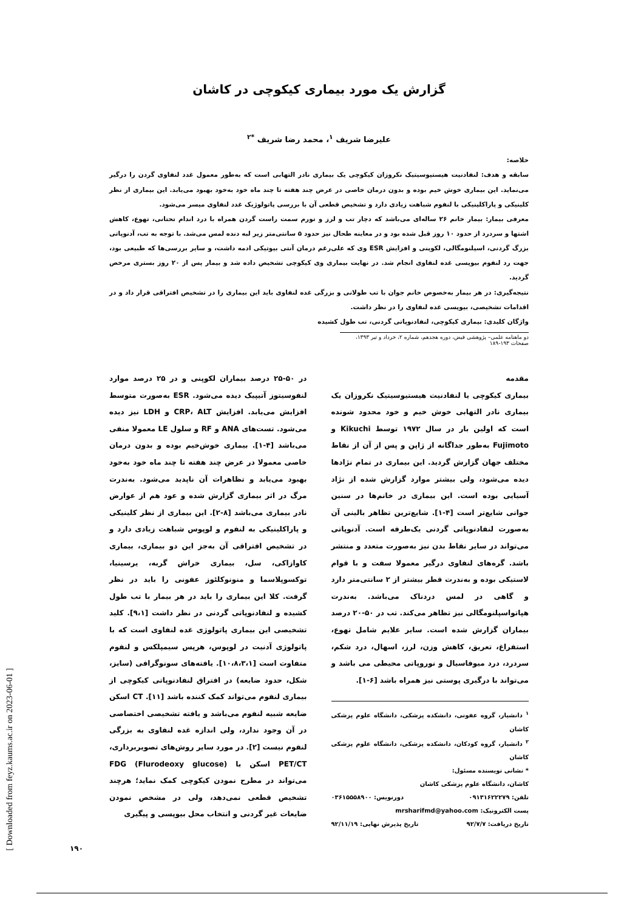گزارش یک مورد بیماری کیکوچی در کاشان
علیرضا شریف <sup>۱</sup>، محمد رضا شریف <sup>*۲</sup>
خلاصه:
سابقه و هدف: لنفادنیت هیستیوسیتیک نکروزان کیکوچی یک بیماری نادر التهابی است که به‌طور معمول غدد لنفاوی گردن را درگیر می‌نماید. این بیماری خوش خیم بوده و بدون درمان خاصی در عرض چند هفته تا چند ماه خود به‌خود بهبود می‌یابد. این بیماری از نظر کلینیکی و پاراکلینیکی با لنفوم شباهت زیادی دارد و تشخیص قطعی آن با بررسی پاتولوژیک غدد لنفاوی میسر می‌شود.
معرفی بیمار: بیمار خانم ۲۶ ساله‌ای می‌باشد که دچار تب و لرز و تورم سمت راست گردن همراه با درد اندام تحتانی، تهوع، کاهش اشتها و سردرد از حدود ۱۰ روز قبل شده بود و در معاینه طحال نیز حدود ۵ سانتی‌متر زیر لبه دنده لمس می‌شد. با توجه به تب، آدنوپاتی بزرگ گردنی، اسپلنومگالی، لکوپنی و افزایش ESR وی که علی‌رغم درمان آنتی بیوتیکی ادمه داشت، و سایر بررسی‌ها که طبیعی بود، جهت رد لنفوم بیوپسی غده لنفاوی انجام شد. در نهایت بیماری وی کیکوچی تشخیص داده شد و بیمار پس از ۲۰ روز بستری مرخص گردید.
نتیجه‌گیری: در هر بیمار به‌خصوص خانم جوان با تب طولانی و بزرگی غده لنفاوی باید این بیماری را در تشخیص افتراقی قرار داد و در اقدامات تشخیصی، بیوپسی غده لنفاوی را در نظر داشت.
واژگان کلیدی: بیماری کیکوچی، لنفادنوپاتی گردنی، تب طول کشیده
دو ماهنامه علمی– پژوهشی فیض، دوره هجدهم، شماره ۲، خرداد و تیر ۱۳۹۳، صفحات ۱۹۳-۱۸۹
مقدمه
بیماری کیکوچی یا لنفادنیت هیستیوسیتیک نکروزان یک بیماری نادر التهابی خوش خیم و خود محدود شونده است که اولین بار در سال ۱۹۷۲ توسط Kikuchi و Fujimoto به‌طور جداگانه از ژاپن و پس از آن از نقاط مختلف جهان گزارش گردید. این بیماری در تمام نژادها دیده می‌شود، ولی بیشتر موارد گزارش شده از نژاد آسیایی بوده است. این بیماری در خانم‌ها در سنین جوانی شایع‌تر است [۴-۱]. شایع‌ترین تظاهر بالینی آن به‌صورت لنفادنوپاتی گردنی یک‌طرفه است. آدنوپاتی می‌تواند در سایر نقاط بدن نیز به‌صورت متعدد و منتشر باشد. گره‌های لنفاوی درگیر معمولا سفت و با قوام لاستیکی بوده و به‌ندرت قطر بیشتر از ۲ سانتی‌متر دارد و گاهی در لمس دردناک می‌باشد. به‌ندرت هپاتواسپلنومگالی نیز تظاهر می‌کند. تب در ۵۰-۲۰ درصد بیماران گزارش شده است. سایر علایم شامل تهوع، استفراغ، تعریق، کاهش وزن، لرز، اسهال، درد شکم، سردرد، درد میوفاسیال و نوروپاتی محیطی می باشد و می‌تواند با درگیری پوستی نیز همراه باشد [۶-۱].
<sup>۱</sup> دانشیار، گروه عفونی، دانشکده پزشکی، دانشگاه علوم پزشکی کاشان
<sup>۲</sup> دانشیار، گروه کودکان، دانشکده پزشکی، دانشگاه علوم پزشکی کاشان
* نشانی نویسنده مسئول:
کاشان، دانشگاه علوم پزشکی کاشان
تلفن: ۰۹۱۳۱۶۲۲۲۷۹ دورنویس: ۰۳۶۱۵۵۵۸۹۰۰
پست الکترونیک: mrsharifmd@yahoo.com
تاریخ دریافت: ۹۲/۷/۷ تاریخ پذیرش نهایی: ۹۲/۱۱/۱۹
در ۵۰-۲۵ درصد بیماران لکوپنی و در ۲۵ درصد موارد لنفوسیتوز آتیپیک دیده می‌شود. ESR به‌صورت متوسط افزایش می‌یابد. افزایش CRP، ALT و LDH نیز دیده می‌شود. تست‌های ANA و RF و سلول LE معمولا منفی می‌باشد [۴-۱]. بیماری خوش‌خیم بوده و بدون درمان خاصی معمولا در عرض چند هفته تا چند ماه خود به‌خود بهبود می‌یابد و تظاهرات آن ناپدید می‌شود. به‌ندرت مرگ در اثر بیماری گزارش شده و عود هم از عوارض نادر بیماری می‌باشد [۸-۲]. این بیماری از نظر کلینیکی و پاراکلینیکی به لنفوم و لوپوس شباهت زیادی دارد و در تشخیص افتراقی آن به‌جز این دو بیماری، بیماری کاوازاکی، سل، بیماری خراش گربه، یرسینیا، توکسوپلاسما و منونوکلئوز عفونی را باید در نظر گرفت. کلا این بیماری را باید در هر بیمار با تب طول کشیده و لنفادنوپاتی گردنی در نظر داشت [۹،۱]. کلید تشخیصی این بیماری پاتولوژی غده لنفاوی است که با پاتولوژی آدنیت در لوپوس، هرپس سیمپلکس و لنفوم متفاوت است [۱۰،۸،۳،۱]. یافته‌های سونوگرافی (سایز، شکل، حدود ضایعه) در افتراق لنفادنوپاتی کیکوچی از بیماری لنفوم می‌تواند کمک کننده باشد [۱۱]. CT اسکن ضایعه شبیه لنفوم می‌باشد و یافته تشخیصی اختصاصی در آن وجود ندارد، ولی اندازه غده لنفاوی به بزرگی لنفوم نیست [۲]. در مورد سایر روش‌های تصویربرداری، PET/CT اسکن با FDG (Flurodeoxy glucose) می‌تواند در مطرح نمودن کیکوچی کمک نماید؛ هرچند تشخیص قطعی نمی‌دهد، ولی در مشخص نمودن ضایعات غیر گردنی و انتخاب محل بیوپسی و پیگیری
[ Downloaded from feyz.kaums.ac.ir on 2023-06-01 ]
۱۹۰